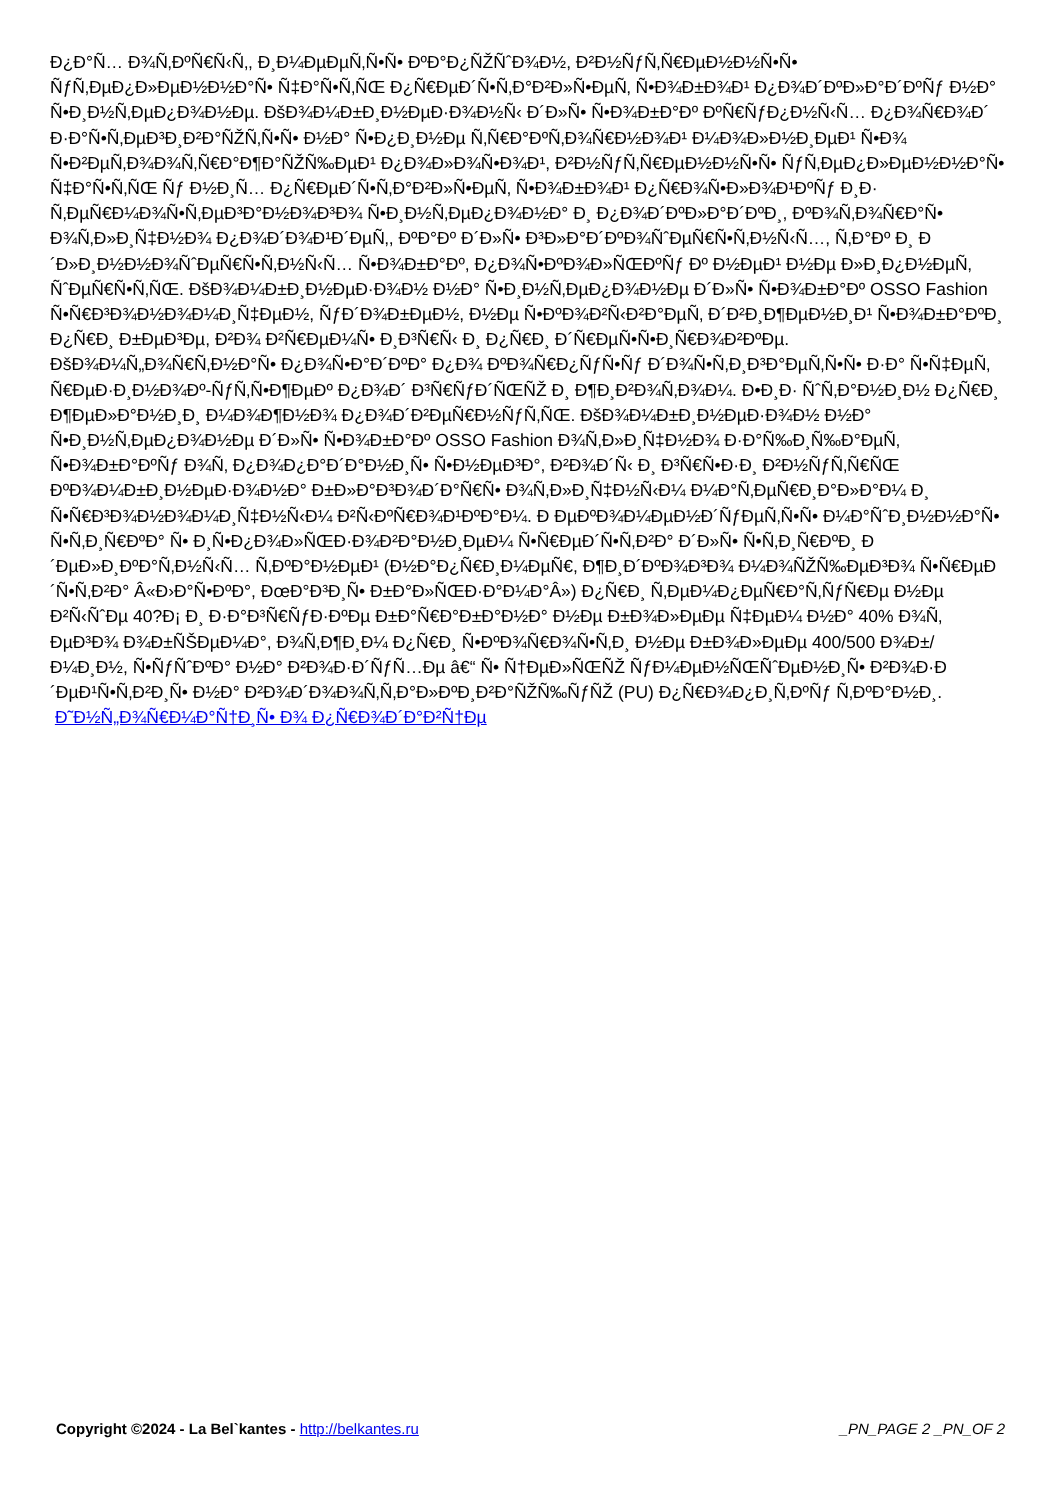Ð¿Ð°Ñ… Ð¾Ñ‚ÐºÑ€Ñ‹Ñ‚, Ð¸Ð¼ÐµÐµÑ‚Ñ•Ñ• ÐºÐ°Ð¿ÑŽÑˆÐ¾Ð½, Ð²Ð½ÑƒÑ‚Ñ€ÐµÐ½Ð½Ñ•Ñ• ÑƒÑ‚ÐµÐ¿Ð»ÐµÐ½Ð½Ð°Ñ• Ñ‡Ð°Ñ•Ñ‚ÑŒ Ð¿Ñ€ÐµÐ´Ñ•Ñ‚Ð°Ð²Ð»Ñ•ÐµÑ‚ Ñ•Ð¾Ð±Ð¾Ð¹ Ð¿Ð¾Ð´ÐºÐ»Ð°Ð´ÐºÑƒ Ð½Ð° Ñ•Ð¸Ð½Ñ‚ÐµÐ¿Ð¾Ð½Ðµ. ÐšÐ¾Ð¼Ð±Ð¸Ð½ÐµÐ·Ð¾Ð½Ñ‹ Ð´Ð»Ñ• Ñ•Ð¾Ð±Ð°Ðº ÐºÑ€ÑƒÐ¿Ð½Ñ‹Ñ… Ð¿Ð¾Ñ€Ð¾Ð´ Ð·Ð°Ñ•Ñ‚ÐµÐ³Ð¸Ð²Ð°ÑŽÑ‚Ñ•Ñ• Ð½Ð° Ñ•Ð¿Ð¸Ð½Ðµ Ñ‚Ñ€Ð°ÐºÑ‚Ð¾Ñ€Ð½Ð¾Ð¹ Ð¼Ð¾Ð»Ð½Ð¸ÐµÐ¹ Ñ•Ð¾ Ñ•Ð²ÐµÑ‚Ð¾Ð¾Ñ‚Ñ€Ð°Ð¶Ð°ÑŽÑ‰ÐµÐ¹ Ð¿Ð¾Ð»Ð¾Ñ•Ð¾Ð¹, Ð²Ð½ÑƒÑ‚Ñ€ÐµÐ½Ð½Ñ•Ñ• ÑƒÑ‚ÐµÐ¿Ð»ÐµÐ½Ð½Ð°Ñ• Ñ‡Ð°Ñ•Ñ‚ÑŒ Ñƒ Ð½Ð¸Ñ… Ð¿Ñ€ÐµÐ´Ñ•Ñ‚Ð°Ð²Ð»Ñ•ÐµÑ‚ Ñ•Ð¾Ð±Ð¾Ð¹ Ð¿Ñ€Ð¾Ñ•Ð»Ð¾Ð¹ÐºÑƒ Ð¸Ð· Ñ‚ÐµÑ€Ð¼Ð¾Ñ•Ñ‚ÐµÐ³Ð°Ð½Ð¾Ð³Ð¾ Ñ•Ð¸Ð½Ñ‚ÐµÐ¿Ð¾Ð½Ð° Ð¸ Ð¿Ð¾Ð´ÐºÐ»Ð°Ð´ÐºÐ¸, ÐºÐ¾Ñ‚Ð¾Ñ€Ð°Ñ• Ð¾Ñ‚Ð»Ð¸Ñ‡Ð½Ð¾ Ð¿Ð¾Ð´Ð¾Ð¹Ð´ÐµÑ‚, ÐºÐ°Ðº Ð´Ð»Ñ• Ð³Ð»Ð°Ð´ÐºÐ¾ÑˆÐµÑ€Ñ•Ñ‚Ð½Ñ‹Ñ…, Ñ‚Ð°Ðº Ð¸ Ð´Ð»Ð¸Ð½Ð½Ð¾ÑˆÐµÑ€Ñ•Ñ‚Ð½Ñ‹Ñ… Ñ•Ð¾Ð±Ð°Ðº, Ð¿Ð¾Ñ•ÐºÐ¾Ð»ÑŒÐºÑƒ Ðº Ð½ÐµÐ¹ Ð½Ðµ Ð»Ð¸Ð¿Ð½ÐµÑ‚ ÑˆÐµÑ€Ñ•Ñ‚ÑŒ. ÐšÐ¾Ð¼Ð±Ð¸Ð½ÐµÐ·Ð¾Ð½ Ð½Ð° Ñ•Ð¸Ð½Ñ‚ÐµÐ¿Ð¾Ð½Ðµ Ð´Ð»Ñ• Ñ•Ð¾Ð±Ð°Ðº OSSO Fashion Ñ•Ñ€Ð³Ð¾Ð½Ð¾Ð¼Ð¸Ñ‡ÐµÐ½, ÑƒÐ´Ð¾Ð±ÐµÐ½, Ð½Ðµ Ñ•ÐºÐ¾Ð²Ñ‹Ð²Ð°ÐµÑ‚ Ð´Ð²Ð¸Ð¶ÐµÐ½Ð¸Ð¹ Ñ•Ð¾Ð±Ð°ÐºÐ¸ Ð¿Ñ€Ð¸ Ð±ÐµÐ³Ðµ, Ð²Ð¾ Ð²Ñ€ÐµÐ¼Ñ• Ð¸Ð³Ñ€Ñ‹ Ð¸ Ð¿Ñ€Ð¸ Ð´Ñ€ÐµÑ•Ñ•Ð¸Ñ€Ð¾Ð²ÐºÐµ. ÐšÐ¾Ð¼Ñ„Ð¾Ñ€Ñ‚Ð½Ð°Ñ• Ð¿Ð¾Ñ•Ð°Ð´ÐºÐ° Ð¿Ð¾ ÐºÐ¾Ñ€Ð¿ÑƒÑ•Ñƒ Ð´Ð¾Ñ•Ñ‚Ð¸Ð³Ð°ÐµÑ‚Ñ•Ñ• Ð·Ð° Ñ•Ñ‡ÐµÑ‚ Ñ€ÐµÐ·Ð¸Ð½Ð¾Ðº-ÑƒÑ‚Ñ•Ð¶ÐµÐº Ð¿Ð¾Ð´ Ð³Ñ€ÑƒÐ´ÑŒÑŽ Ð¸ Ð¶Ð¸Ð²Ð¾Ñ‚Ð¾Ð¼. Ð•Ð¸Ð· ÑˆÑ‚Ð°Ð½Ð¸Ð½ Ð¿Ñ€Ð¸ Ð¶ÐµÐ»Ð°Ð½Ð¸Ð¸ Ð¼Ð¾Ð¶Ð½Ð¾ Ð¿Ð¾Ð´Ð²ÐµÑ€Ð½ÑƒÑ‚ÑŒ. ÐšÐ¾Ð¼Ð±Ð¸Ð½ÐµÐ·Ð¾Ð½ Ð½Ð° Ñ•Ð¸Ð½Ñ‚ÐµÐ¿Ð¾Ð½Ðµ Ð´Ð»Ñ• Ñ•Ð¾Ð±Ð°Ðº OSSO Fashion Ð¾Ñ‚Ð»Ð¸Ñ‡Ð½Ð¾ Ð·Ð°Ñ‰Ð¸Ñ‰Ð°ÐµÑ‚ Ñ•Ð¾Ð±Ð°ÐºÑƒ Ð¾Ñ‚ Ð¿Ð¾Ð¿Ð°Ð´Ð°Ð½Ð¸Ñ• Ñ•Ð½ÐµÐ³Ð°, Ð²Ð¾Ð´Ñ‹ Ð¸ Ð³Ñ€Ñ•Ð·Ð¸ Ð²Ð½ÑƒÑ‚Ñ€ÑŒ ÐºÐ¾Ð¼Ð±Ð¸Ð½ÐµÐ·Ð¾Ð½Ð° Ð±Ð»Ð°Ð³Ð¾Ð´Ð°Ñ€Ñ• Ð¾Ñ‚Ð»Ð¸Ñ‡Ð½Ñ‹Ð¼ Ð¼Ð°Ñ‚ÐµÑ€Ð¸Ð°Ð»Ð°Ð¼ Ð¸ Ñ•Ñ€Ð³Ð¾Ð½Ð¾Ð¼Ð¸Ñ‡Ð½Ñ‹Ð¼ Ð²Ñ‹ÐºÑ€Ð¾Ð¹ÐºÐ°Ð¼. Ð ÐµÐºÐ¾Ð¼ÐµÐ½Ð´ÑƒÐµÑ‚Ñ•Ñ• Ð¼Ð°ÑˆÐ¸Ð½Ð½Ð°Ñ• Ñ•Ñ‚Ð¸Ñ€ÐºÐ° Ñ• Ð¸Ñ•Ð¿Ð¾Ð»ÑŒÐ·Ð¾Ð²Ð°Ð½Ð¸ÐµÐ¼ Ñ•Ñ€ÐµÐ´Ñ•Ñ‚Ð²Ð° Ð´Ð»Ñ• Ñ•Ñ‚Ð¸Ñ€ÐºÐ¸ Ð´ÐµÐ»Ð¸ÐºÐ°Ñ‚Ð½Ñ‹Ñ… Ñ‚ÐºÐ°Ð½ÐµÐ¹ (Ð½Ð°Ð¿Ñ€Ð¸Ð¼ÐµÑ€, Ð¶Ð¸Ð´ÐºÐ¾Ð³Ð¾ Ð¼Ð¾ÑŽÑ‰ÐµÐ³Ð¾ Ñ•Ñ€ÐµÐ´Ñ•Ñ‚Ð²Ð° Â«Ð›Ð°Ñ•ÐºÐ°, ÐœÐ°Ð³Ð¸Ñ• Ð±Ð°Ð»ÑŒÐ·Ð°Ð¼Ð°Â») Ð¿Ñ€Ð¸ Ñ‚ÐµÐ¼Ð¿ÐµÑ€Ð°Ñ‚ÑƒÑ€Ðµ Ð½Ðµ Ð²Ñ‹ÑˆÐµ 40?Ð¡ Ð¸ Ð·Ð°Ð³Ñ€ÑƒÐ·ÐºÐµ Ð±Ð°Ñ€Ð°Ð±Ð°Ð½Ð° Ð½Ðµ Ð±Ð¾Ð»ÐµÐµ Ñ‡ÐµÐ¼ Ð½Ð° 40% Ð¾Ñ‚ ÐµÐ³Ð¾ Ð¾Ð±ÑŠÐµÐ¼Ð°, Ð¾Ñ‚Ð¶Ð¸Ð¼ Ð¿Ñ€Ð¸ Ñ•ÐºÐ¾Ñ€Ð¾Ñ•Ñ‚Ð¸ Ð½Ðµ Ð±Ð¾Ð»ÐµÐµ 400/500 Ð¾Ð±/Ð¼Ð¸Ð½, Ñ•ÑƒÑˆÐºÐ° Ð½Ð° Ð²Ð¾Ð·Ð´ÑƒÑ…Ðµ â€“ Ñ• Ñ†ÐµÐ»ÑŒÑŽ ÑƒÐ¼ÐµÐ½ÑŒÑˆÐµÐ½Ð¸Ñ• Ð²Ð¾Ð·Ð´ÐµÐ¹Ñ•Ñ‚Ð²Ð¸Ñ• Ð½Ð° Ð²Ð¾Ð´Ð¾Ð¾Ñ‚Ñ‚Ð°Ð»ÐºÐ¸Ð²Ð°ÑŽÑ‰ÑƒÑŽ (PU) Ð¿Ñ€Ð¾Ð¿Ð¸Ñ‚ÐºÑƒ Ñ‚ÐºÐ°Ð½Ð¸.
Ð˜Ð½Ñ„Ð¾Ñ€Ð¼Ð°Ñ†Ð¸Ñ• Ð¾ Ð¿Ñ€Ð¾Ð´Ð°Ð²Ñ†Ðµ
Copyright ©2024 - La Bel`kantes - http://belkantes.ru _PN_PAGE 2 _PN_OF 2